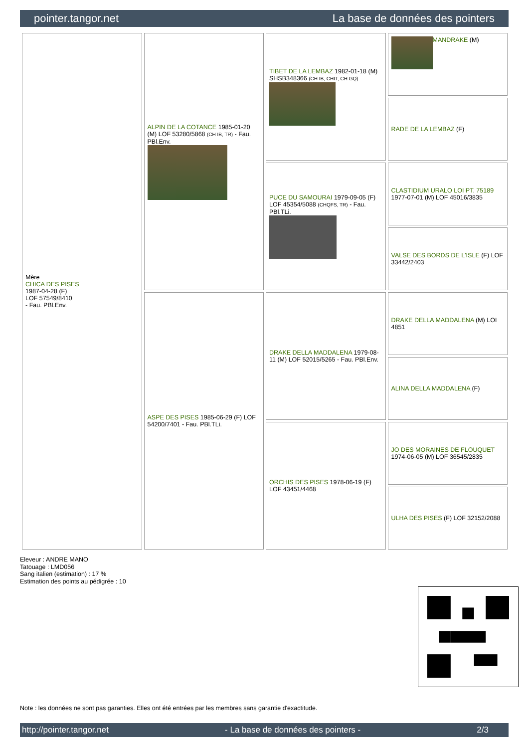pointer.tangor.net La base de données des pointers
| Mère CHICA DES PISES 1987-04-28 (F) LOF 57549/8410 - Fau. PBl.Env. | ALPIN DE LA COTANCE 1985-01-20 (M) LOF 53280/5868 (CH IB, TR) - Fau. PBl.Env. | TIBET DE LA LEMBAZ 1982-01-18 (M) SHSB348366 (CH IB, CHIT, CH GQ) | MANDRAKE (M) |
| | | | RADE DE LA LEMBAZ (F) |
| | | PUCE DU SAMOURAI 1979-09-05 (F) LOF 45354/5088 (CHQFS, TR) - Fau. PBl.TLi. | CLASTIDIUM URALO LOI PT. 75189 1977-07-01 (M) LOF 45016/3835 |
| | | | VALSE DES BORDS DE L'ISLE (F) LOF 33442/2403 |
| | ASPE DES PISES 1985-06-29 (F) LOF 54200/7401 - Fau. PBl.TLi. | DRAKE DELLA MADDALENA 1979-08-11 (M) LOF 52015/5265 - Fau. PBl.Env. | DRAKE DELLA MADDALENA (M) LOI 4851 |
| | | | ALINA DELLA MADDALENA (F) |
| | | ORCHIS DES PISES 1978-06-19 (F) LOF 43451/4468 | JO DES MORAINES DE FLOUQUET 1974-06-05 (M) LOF 36545/2835 |
| | | | ULHA DES PISES (F) LOF 32152/2088 |
Eleveur : ANDRE MANO
Tatouage : LMD056
Sang italien (estimation) : 17 %
Estimation des points au pédigrée : 10
Note : les données ne sont pas garanties. Elles ont été entrées par les membres sans garantie d'exactitude.
http://pointer.tangor.net - La base de données des pointers - 2/3